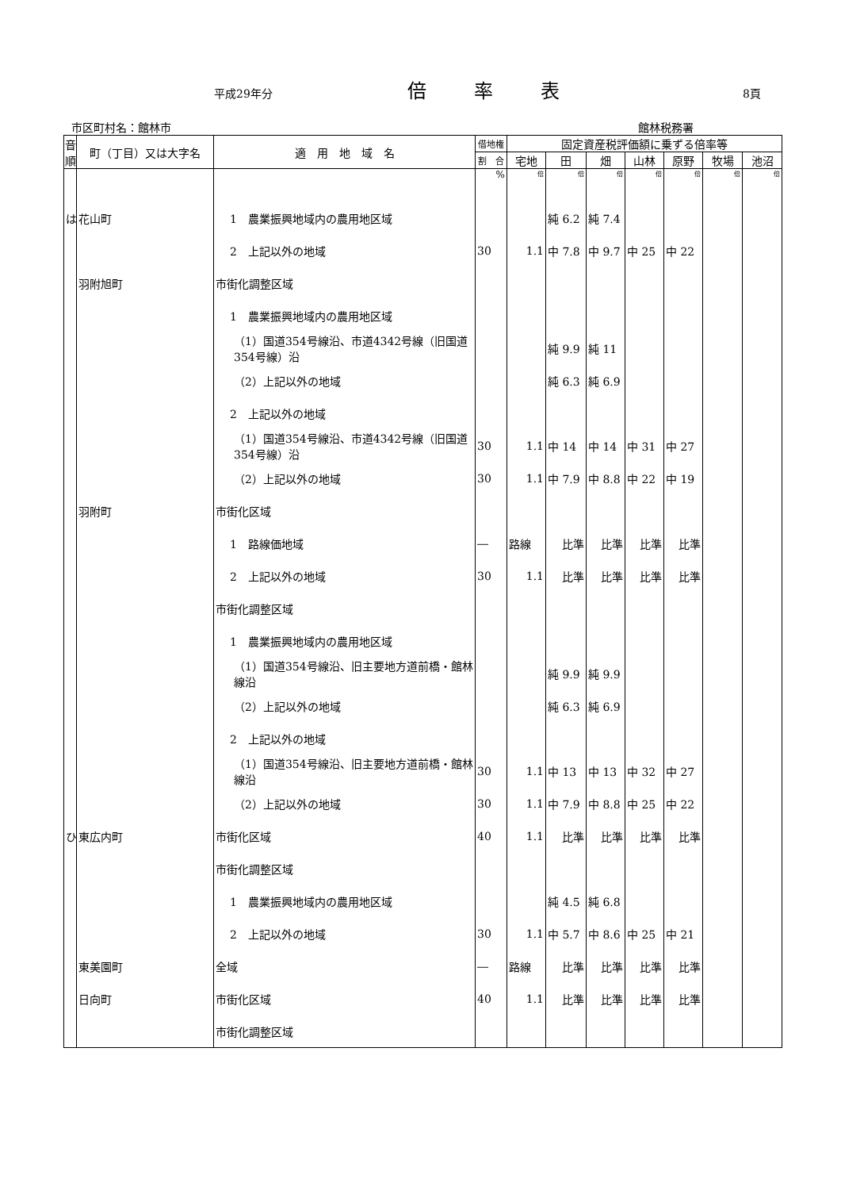平成29年分 倍率表 8頁
市区町村名：館林市 館林税務署
| 音順 | 町（丁目）又は大字名 | 適 用 地 域 名 | 借地権 | 固定資産税評価額に乗ずる倍率等 | | | | | | |
| --- | --- | --- | --- | --- | --- | --- | --- | --- | --- | --- |
| | | | 割 合 | 宅地 | 田 | 畑 | 山林 | 原野 | 牧場 | 池沼 |
| | | | % | 倍 | 倍 | 倍 | 倍 | 倍 | 倍 | 倍 |
| は | 花山町 | 1 農業振興地域内の農用地区域 | | | 純 6.2 | 純 7.4 | | | | |
| | | 2 上記以外の地域 | 30 | 1.1 | 中 7.8 | 中 9.7 | 中 25 | 中 22 | | |
| | 羽附旭町 | 市街化調整区域 | | | | | | | | |
| | | 1 農業振興地域内の農用地区域 | | | | | | | | |
| | | （1）国道354号線沿、市道4342号線（旧国道354号線）沿 | | | 純 9.9 | 純 11 | | | | |
| | | （2）上記以外の地域 | | | 純 6.3 | 純 6.9 | | | | |
| | | 2 上記以外の地域 | | | | | | | | |
| | | （1）国道354号線沿、市道4342号線（旧国道354号線）沿 | 30 | 1.1 | 中 14 | 中 14 | 中 31 | 中 27 | | |
| | | （2）上記以外の地域 | 30 | 1.1 | 中 7.9 | 中 8.8 | 中 22 | 中 19 | | |
| | 羽附町 | 市街化区域 | | | | | | | | |
| | | 1 路線価地域 | ― | 路線 | 比準 | 比準 | 比準 | 比準 | | |
| | | 2 上記以外の地域 | 30 | 1.1 | 比準 | 比準 | 比準 | 比準 | | |
| | | 市街化調整区域 | | | | | | | | |
| | | 1 農業振興地域内の農用地区域 | | | | | | | | |
| | | （1）国道354号線沿、旧主要地方道前橋・館林線沿 | | | 純 9.9 | 純 9.9 | | | | |
| | | （2）上記以外の地域 | | | 純 6.3 | 純 6.9 | | | | |
| | | 2 上記以外の地域 | | | | | | | | |
| | | （1）国道354号線沿、旧主要地方道前橋・館林線沿 | 30 | 1.1 | 中 13 | 中 13 | 中 32 | 中 27 | | |
| | | （2）上記以外の地域 | 30 | 1.1 | 中 7.9 | 中 8.8 | 中 25 | 中 22 | | |
| ひ | 東広内町 | 市街化区域 | 40 | 1.1 | 比準 | 比準 | 比準 | 比準 | | |
| | | 市街化調整区域 | | | | | | | | |
| | | 1 農業振興地域内の農用地区域 | | | 純 4.5 | 純 6.8 | | | | |
| | | 2 上記以外の地域 | 30 | 1.1 | 中 5.7 | 中 8.6 | 中 25 | 中 21 | | |
| | 東美園町 | 全域 | ― | 路線 | 比準 | 比準 | 比準 | 比準 | | |
| | 日向町 | 市街化区域 | 40 | 1.1 | 比準 | 比準 | 比準 | 比準 | | |
| | | 市街化調整区域 | | | | | | | | |